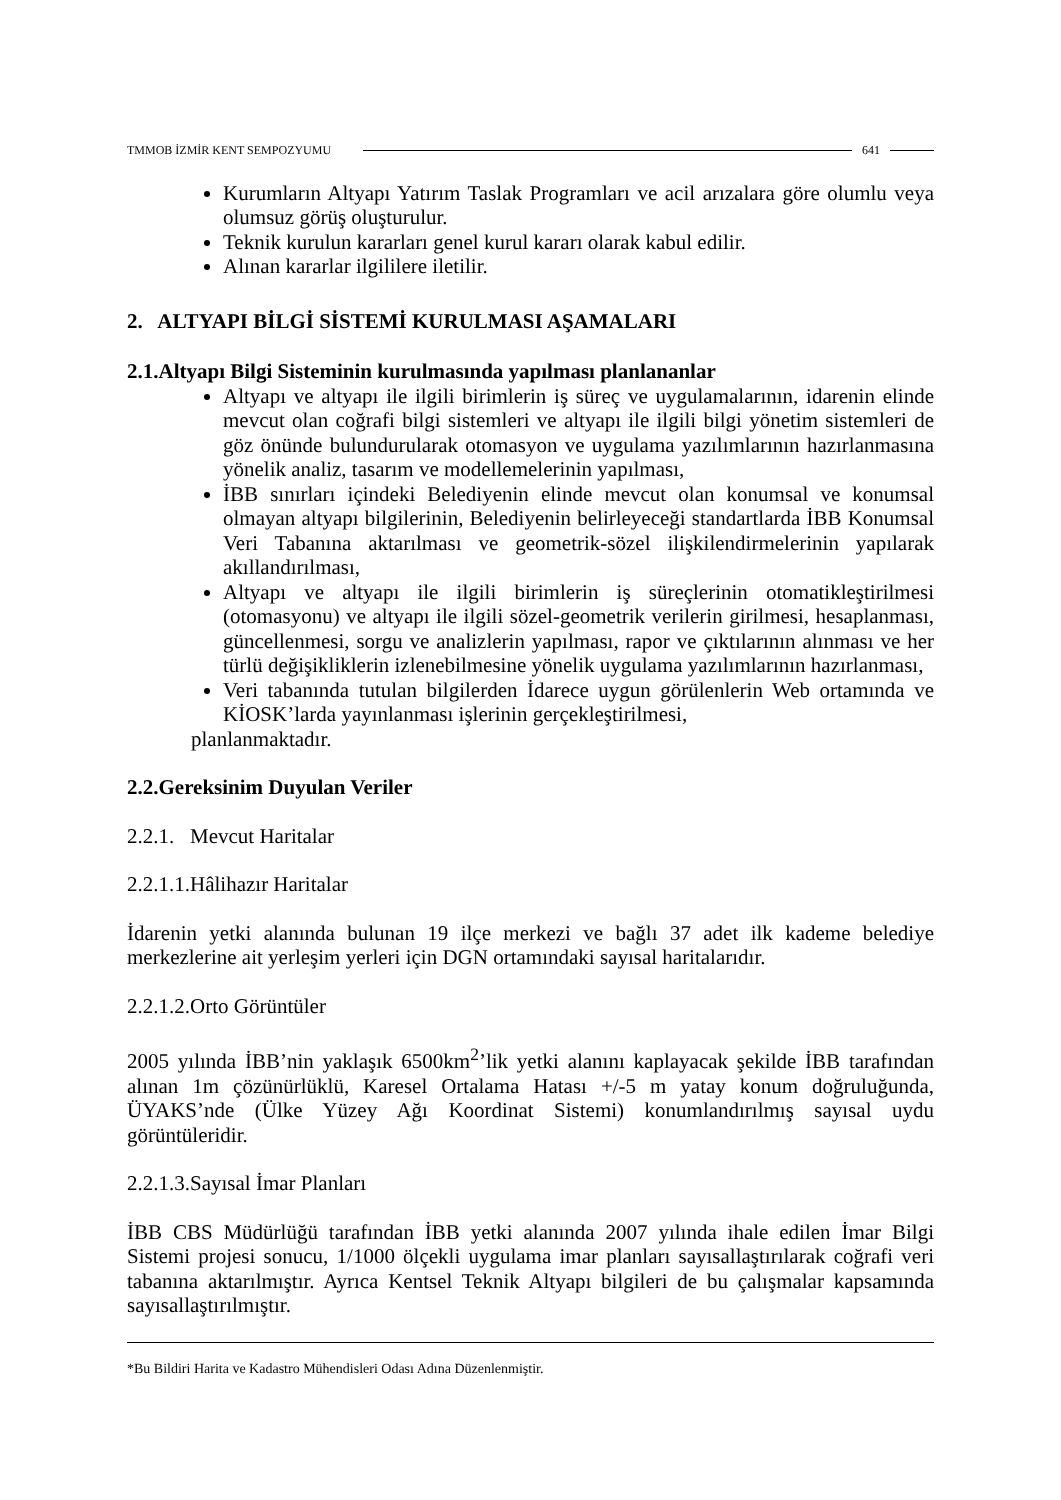TMMOB İZMİR KENT SEMPOZYUMU 641
Kurumların Altyapı Yatırım Taslak Programları ve acil arızalara göre olumlu veya olumsuz görüş oluşturulur.
Teknik kurulun kararları genel kurul kararı olarak kabul edilir.
Alınan kararlar ilgililere iletilir.
2. ALTYAPI BİLGİ SİSTEMİ KURULMASI AŞAMALARI
2.1.Altyapı Bilgi Sisteminin kurulmasında yapılması planlananlar
Altyapı ve altyapı ile ilgili birimlerin iş süreç ve uygulamalarının, idarenin elinde mevcut olan coğrafi bilgi sistemleri ve altyapı ile ilgili bilgi yönetim sistemleri de göz önünde bulundurularak otomasyon ve uygulama yazılımlarının hazırlanmasına yönelik analiz, tasarım ve modellemelerinin yapılması,
İBB sınırları içindeki Belediyenin elinde mevcut olan konumsal ve konumsal olmayan altyapı bilgilerinin, Belediyenin belirleyeceği standartlarda İBB Konumsal Veri Tabanına aktarılması ve geometrik-sözel ilişkilendirmelerinin yapılarak akıllandırılması,
Altyapı ve altyapı ile ilgili birimlerin iş süreçlerinin otomatikleştirilmesi (otomasyonu) ve altyapı ile ilgili sözel-geometrik verilerin girilmesi, hesaplanması, güncellenmesi, sorgu ve analizlerin yapılması, rapor ve çıktılarının alınması ve her türlü değişikliklerin izlenebilmesine yönelik uygulama yazılımlarının hazırlanması,
Veri tabanında tutulan bilgilerden İdarece uygun görülenlerin Web ortamında ve KİOSK’larda yayınlanması işlerinin gerçekleştirilmesi,
planlanmaktadır.
2.2.Gereksinim Duyulan Veriler
2.2.1. Mevcut Haritalar
2.2.1.1.Hâlihazır Haritalar
İdarenin yetki alanında bulunan 19 ilçe merkezi ve bağlı 37 adet ilk kademe belediye merkezlerine ait yerleşim yerleri için DGN ortamındaki sayısal haritalarıdır.
2.2.1.2.Orto Görüntüler
2005 yılında İBB’nin yaklaşık 6500km<sup>2</sup>’lik yetki alanını kaplayacak şekilde İBB tarafından alınan 1m çözünürlüklü, Karesel Ortalama Hatası +/-5 m yatay konum doğruluğunda, ÜYAKS’nde (Ülke Yüzey Ağı Koordinat Sistemi) konumlandırılmış sayısal uydu görüntüleridir.
2.2.1.3.Sayısal İmar Planları
İBB CBS Müdürlüğü tarafından İBB yetki alanında 2007 yılında ihale edilen İmar Bilgi Sistemi projesi sonucu, 1/1000 ölçekli uygulama imar planları sayısallaştırılarak coğrafi veri tabanına aktarılmıştır. Ayrıca Kentsel Teknik Altyapı bilgileri de bu çalışmalar kapsamında sayısallaştırılmıştır.
*Bu Bildiri Harita ve Kadastro Mühendisleri Odası Adına Düzenlenmiştir.